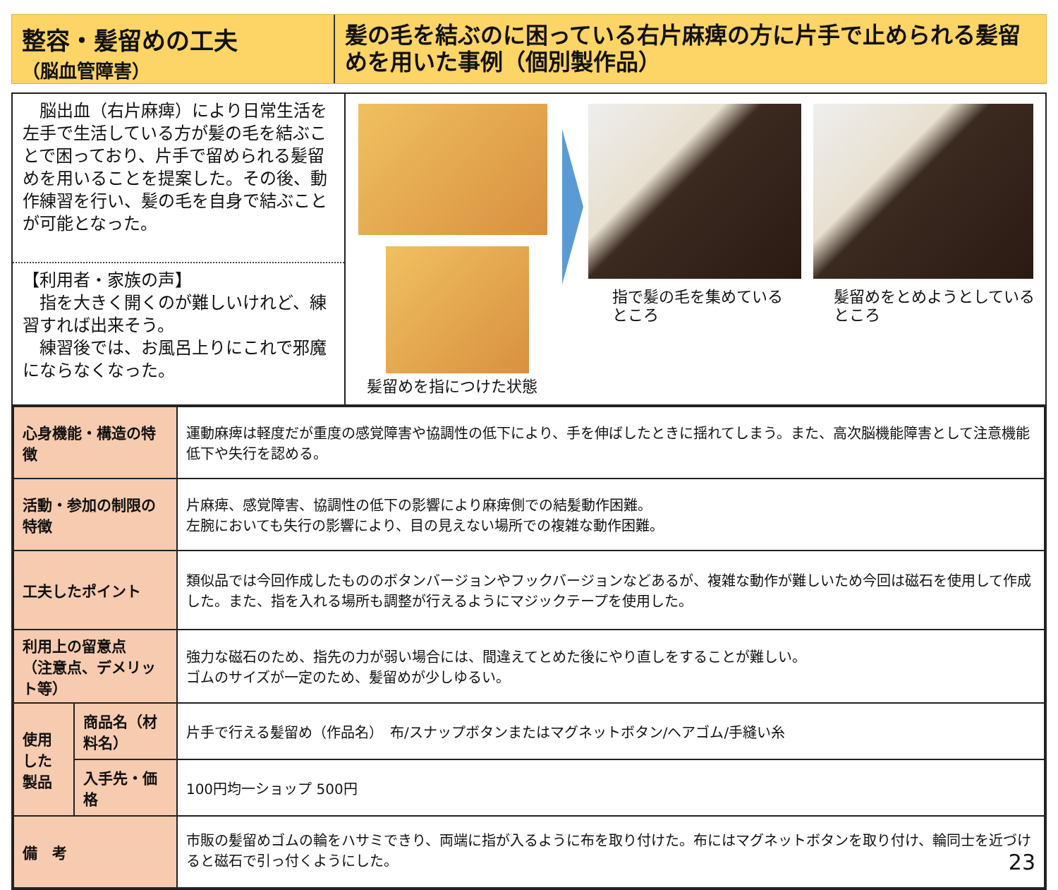整容・髪留めの工夫
（脳血管障害）
髪の毛を結ぶのに困っている右片麻痺の方に片手で止められる髪留めを用いた事例（個別製作品）
　脳出血（右片麻痺）により日常生活を左手で生活している方が髪の毛を結ぶことで困っており、片手で留められる髪留めを用いることを提案した。その後、動作練習を行い、髪の毛を自身で結ぶことが可能となった。
【利用者・家族の声】
　指を大きく開くのが難しいけれど、練習すれば出来そう。
　練習後では、お風呂上りにこれで邪魔にならなくなった。
髪留めを指につけた状態
指で髪の毛を集めている
ところ
髪留めをとめようとしている
ところ
| 心身機能・構造の特徴 | | 運動麻痺は軽度だが重度の感覚障害や協調性の低下により、手を伸ばしたときに揺れてしまう。また、高次脳機能障害として注意機能低下や失行を認める。 |
| 活動・参加の制限の特徴 | | 片麻痺、感覚障害、協調性の低下の影響により麻痺側での結髪動作困難。 左腕においても失行の影響により、目の見えない場所での複雑な動作困難。 |
| 工夫したポイント | | 類似品では今回作成したもののボタンバージョンやフックバージョンなどあるが、複雑な動作が難しいため今回は磁石を使用して作成した。また、指を入れる場所も調整が行えるようにマジックテープを使用した。 |
| 利用上の留意点 （注意点、デメリット等） | | 強力な磁石のため、指先の力が弱い場合には、間違えてとめた後にやり直しをすることが難しい。 ゴムのサイズが一定のため、髪留めが少しゆるい。 |
| 使用した製品 | 商品名（材料名） | 片手で行える髪留め（作品名） 布/スナップボタンまたはマグネットボタン/ヘアゴム/手縫い糸 |
| | 入手先・価格 | 100円均一ショップ 500円 |
| 備 考 | | 市販の髪留めゴムの輪をハサミできり、両端に指が入るように布を取り付けた。布にはマグネットボタンを取り付け、輪同士を近づけると磁石で引っ付くようにした。 23 |